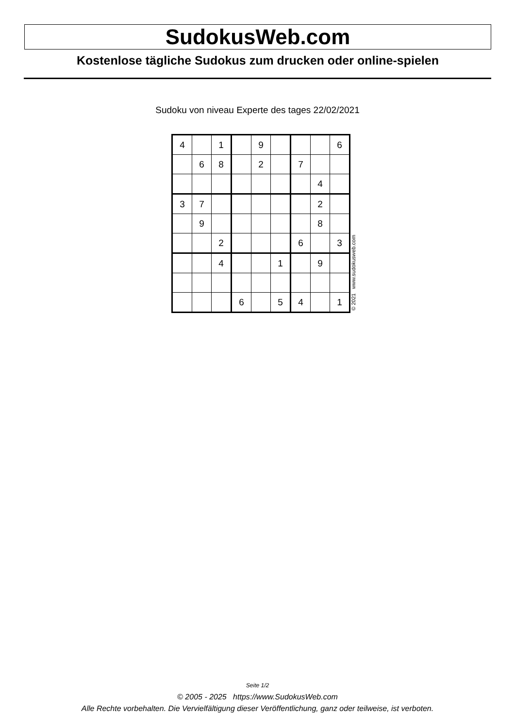SudokusWeb.com
Kostenlose tägliche Sudokus zum drucken oder online-spielen
Sudoku von niveau Experte des tages 22/02/2021
| 4 | | 1 | | 9 | | | | 6 |
| | 6 | 8 | | 2 | | 7 | | |
| | | | | | | | 4 | |
| 3 | 7 | | | | | | 2 | |
| | 9 | | | | | | 8 | |
| | | 2 | | | | 6 | | 3 |
| | | 4 | | | 1 | | 9 | |
| | | | 6 | | 5 | 4 | | 1 |
© 2021 www.sudokusweb.com
Seite 1/2
© 2005 - 2025 https://www.SudokusWeb.com
Alle Rechte vorbehalten. Die Vervielfältigung dieser Veröffentlichung, ganz oder teilweise, ist verboten.